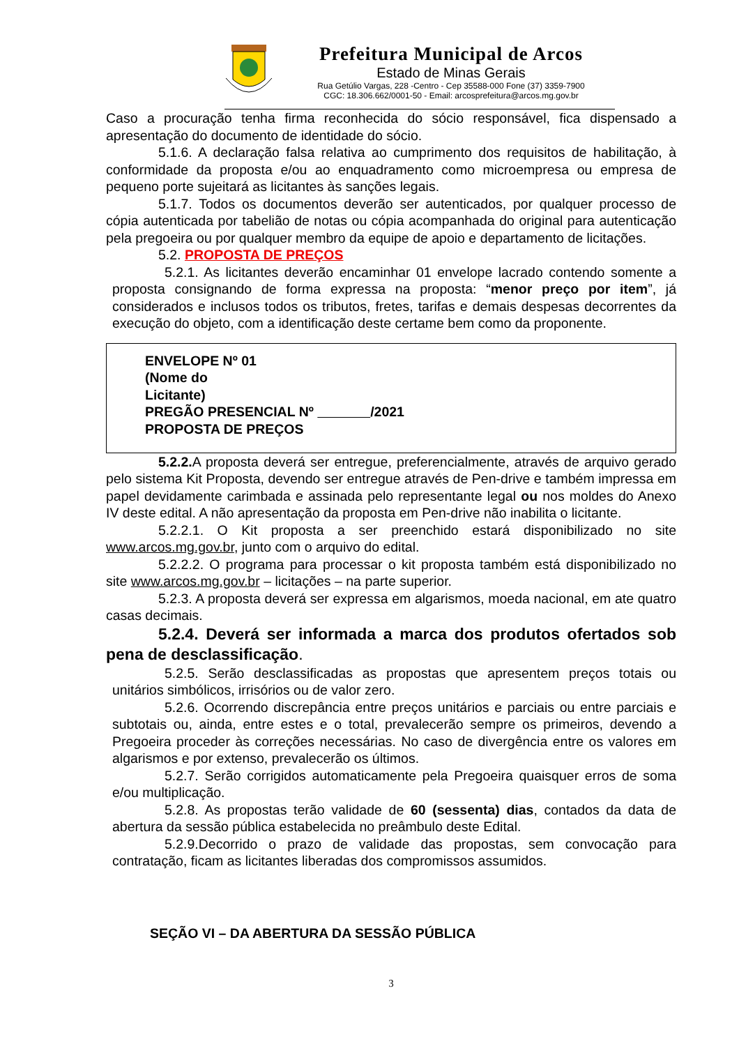Prefeitura Municipal de Arcos
Estado de Minas Gerais
Rua Getúlio Vargas, 228 -Centro - Cep 35588-000 Fone (37) 3359-7900
CGC: 18.306.662/0001-50 - Email: arcosprefeitura@arcos.mg.gov.br
Caso a procuração tenha firma reconhecida do sócio responsável, fica dispensado a apresentação do documento de identidade do sócio.
5.1.6. A declaração falsa relativa ao cumprimento dos requisitos de habilitação, à conformidade da proposta e/ou ao enquadramento como microempresa ou empresa de pequeno porte sujeitará as licitantes às sanções legais.
5.1.7. Todos os documentos deverão ser autenticados, por qualquer processo de cópia autenticada por tabelião de notas ou cópia acompanhada do original para autenticação pela pregoeira ou por qualquer membro da equipe de apoio e departamento de licitações.
5.2. PROPOSTA DE PREÇOS
5.2.1. As licitantes deverão encaminhar 01 envelope lacrado contendo somente a proposta consignando de forma expressa na proposta: “menor preço por item”, já considerados e inclusos todos os tributos, fretes, tarifas e demais despesas decorrentes da execução do objeto, com a identificação deste certame bem como da proponente.
ENVELOPE Nº 01
(Nome do
Licitante)
PREGÃO PRESENCIAL Nº /2021
PROPOSTA DE PREÇOS
5.2.2. A proposta deverá ser entregue, preferencialmente, através de arquivo gerado pelo sistema Kit Proposta, devendo ser entregue através de Pen-drive e também impressa em papel devidamente carimbada e assinada pelo representante legal ou nos moldes do Anexo IV deste edital. A não apresentação da proposta em Pen-drive não inabilita o licitante.
5.2.2.1. O Kit proposta a ser preenchido estará disponibilizado no site www.arcos.mg.gov.br, junto com o arquivo do edital.
5.2.2.2. O programa para processar o kit proposta também está disponibilizado no site www.arcos.mg.gov.br – licitações – na parte superior.
5.2.3. A proposta deverá ser expressa em algarismos, moeda nacional, em ate quatro casas decimais.
5.2.4. Deverá ser informada a marca dos produtos ofertados sob pena de desclassificação.
5.2.5. Serão desclassificadas as propostas que apresentem preços totais ou unitários simbólicos, irrisórios ou de valor zero.
5.2.6. Ocorrendo discrepância entre preços unitários e parciais ou entre parciais e subtotais ou, ainda, entre estes e o total, prevalecerão sempre os primeiros, devendo a Pregoeira proceder às correções necessárias. No caso de divergência entre os valores em algarismos e por extenso, prevalecerão os últimos.
5.2.7. Serão corrigidos automaticamente pela Pregoeira quaisquer erros de soma e/ou multiplicação.
5.2.8. As propostas terão validade de 60 (sessenta) dias, contados da data de abertura da sessão pública estabelecida no preâmbulo deste Edital.
5.2.9.Decorrido o prazo de validade das propostas, sem convocação para contratação, ficam as licitantes liberadas dos compromissos assumidos.
SEÇÃO VI – DA ABERTURA DA SESSÃO PÚBLICA
3